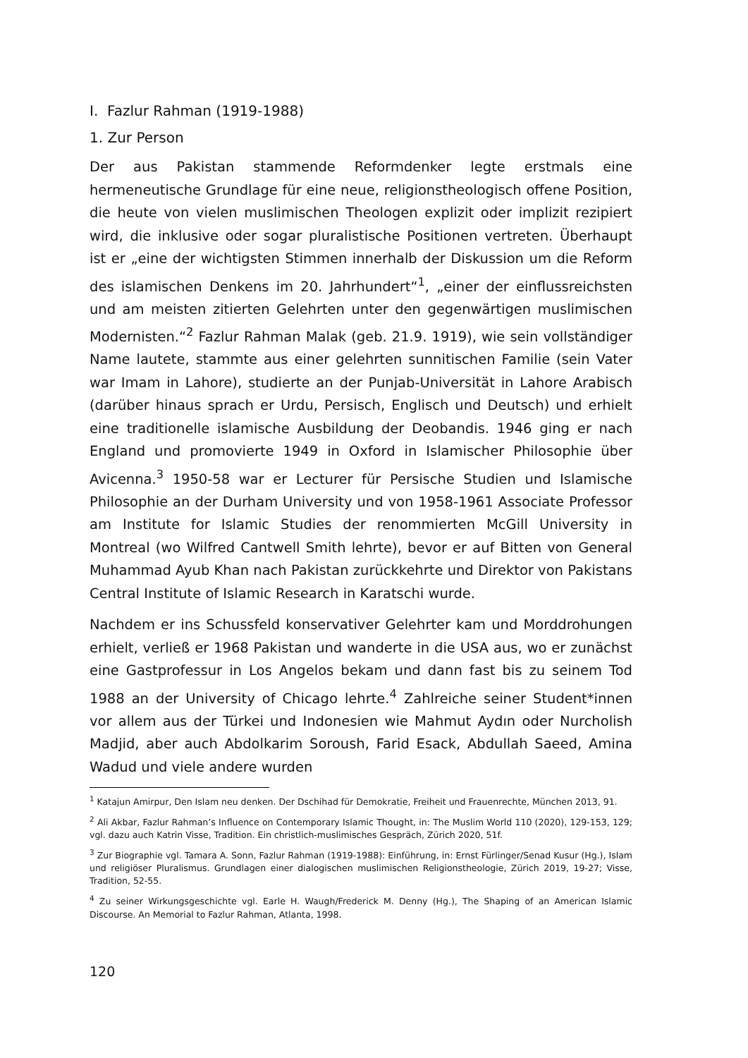I. Fazlur Rahman (1919-1988)
1. Zur Person
Der aus Pakistan stammende Reformdenker legte erstmals eine hermeneutische Grundlage für eine neue, religionstheologisch offene Position, die heute von vielen muslimischen Theologen explizit oder implizit rezipiert wird, die inklusive oder sogar pluralistische Positionen vertreten. Überhaupt ist er „eine der wichtigsten Stimmen innerhalb der Diskussion um die Reform des islamischen Denkens im 20. Jahrhundert“<sup>1</sup>, „einer der einflussreichsten und am meisten zitierten Gelehrten unter den gegenwärtigen muslimischen Modernisten.“<sup>2</sup> Fazlur Rahman Malak (geb. 21.9. 1919), wie sein vollständiger Name lautete, stammte aus einer gelehrten sunnitischen Familie (sein Vater war Imam in Lahore), studierte an der Punjab-Universität in Lahore Arabisch (darüber hinaus sprach er Urdu, Persisch, Englisch und Deutsch) und erhielt eine traditionelle islamische Ausbildung der Deobandis. 1946 ging er nach England und promovierte 1949 in Oxford in Islamischer Philosophie über Avicenna.<sup>3</sup> 1950-58 war er Lecturer für Persische Studien und Islamische Philosophie an der Durham University und von 1958-1961 Associate Professor am Institute for Islamic Studies der renommierten McGill University in Montreal (wo Wilfred Cantwell Smith lehrte), bevor er auf Bitten von General Muhammad Ayub Khan nach Pakistan zurückkehrte und Direktor von Pakistans Central Institute of Islamic Research in Karatschi wurde.
Nachdem er ins Schussfeld konservativer Gelehrter kam und Morddrohungen erhielt, verließ er 1968 Pakistan und wanderte in die USA aus, wo er zunächst eine Gastprofessur in Los Angelos bekam und dann fast bis zu seinem Tod 1988 an der University of Chicago lehrte.<sup>4</sup> Zahlreiche seiner Student*innen vor allem aus der Türkei und Indonesien wie Mahmut Aydın oder Nurcholish Madjid, aber auch Abdolkarim Soroush, Farid Esack, Abdullah Saeed, Amina Wadud und viele andere wurden
<sup>1</sup> Katajun Amirpur, Den Islam neu denken. Der Dschihad für Demokratie, Freiheit und Frauenrechte, München 2013, 91.
<sup>2</sup> Ali Akbar, Fazlur Rahman’s Influence on Contemporary Islamic Thought, in: The Muslim World 110 (2020), 129-153, 129; vgl. dazu auch Katrin Visse, Tradition. Ein christlich-muslimisches Gespräch, Zürich 2020, 51f.
<sup>3</sup> Zur Biographie vgl. Tamara A. Sonn, Fazlur Rahman (1919-1988): Einführung, in: Ernst Fürlinger/Senad Kusur (Hg.), Islam und religiöser Pluralismus. Grundlagen einer dialogischen muslimischen Religionstheologie, Zürich 2019, 19-27; Visse, Tradition, 52-55.
<sup>4</sup> Zu seiner Wirkungsgeschichte vgl. Earle H. Waugh/Frederick M. Denny (Hg.), The Shaping of an American Islamic Discourse. An Memorial to Fazlur Rahman, Atlanta, 1998.
120